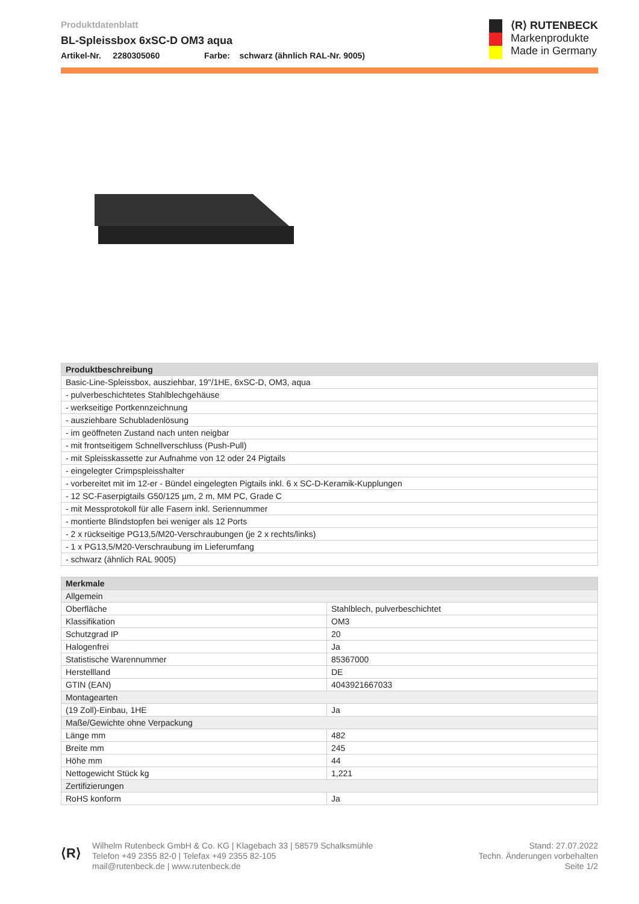Produktdatenblatt
BL-Spleissbox 6xSC-D OM3 aqua
Artikel-Nr. 2280305060 Farbe: schwarz (ähnlich RAL-Nr. 9005)
⟨R⟩ RUTENBECK
Markenprodukte
Made in Germany
| Produktbeschreibung |
| --- |
| Basic-Line-Spleissbox, ausziehbar, 19"/1HE, 6xSC-D, OM3, aqua |
| - pulverbeschichtetes Stahlblechgehäuse |
| - werkseitige Portkennzeichnung |
| - ausziehbare Schubladenlösung |
| - im geöffneten Zustand nach unten neigbar |
| - mit frontseitigem Schnellverschluss (Push-Pull) |
| - mit Spleisskassette zur Aufnahme von 12 oder 24 Pigtails |
| - eingelegter Crimpspleisshalter |
| - vorbereitet mit im 12-er - Bündel eingelegten Pigtails inkl. 6 x SC-D-Keramik-Kupplungen |
| - 12 SC-Faserpigtails G50/125 µm, 2 m, MM PC, Grade C |
| - mit Messprotokoll für alle Fasern inkl. Seriennummer |
| - montierte Blindstopfen bei weniger als 12 Ports |
| - 2 x rückseitige PG13,5/M20-Verschraubungen (je 2 x rechts/links) |
| - 1 x PG13,5/M20-Verschraubung im Lieferumfang |
| - schwarz (ähnlich RAL 9005) |
| Merkmale | |
| --- | --- |
| Allgemein | |
| Oberfläche | Stahlblech, pulverbeschichtet |
| Klassifikation | OM3 |
| Schutzgrad IP | 20 |
| Halogenfrei | Ja |
| Statistische Warennummer | 85367000 |
| Herstellland | DE |
| GTIN (EAN) | 4043921667033 |
| Montagearten | |
| (19 Zoll)-Einbau, 1HE | Ja |
| Maße/Gewichte ohne Verpackung | |
| Länge mm | 482 |
| Breite mm | 245 |
| Höhe mm | 44 |
| Nettogewicht Stück kg | 1,221 |
| Zertifizierungen | |
| RoHS konform | Ja |
⟨R⟩
Wilhelm Rutenbeck GmbH & Co. KG | Klagebach 33 | 58579 Schalksmühle
Telefon +49 2355 82-0 | Telefax +49 2355 82-105
mail@rutenbeck.de | www.rutenbeck.de
Stand: 27.07.2022
Techn. Änderungen vorbehalten
Seite 1/2